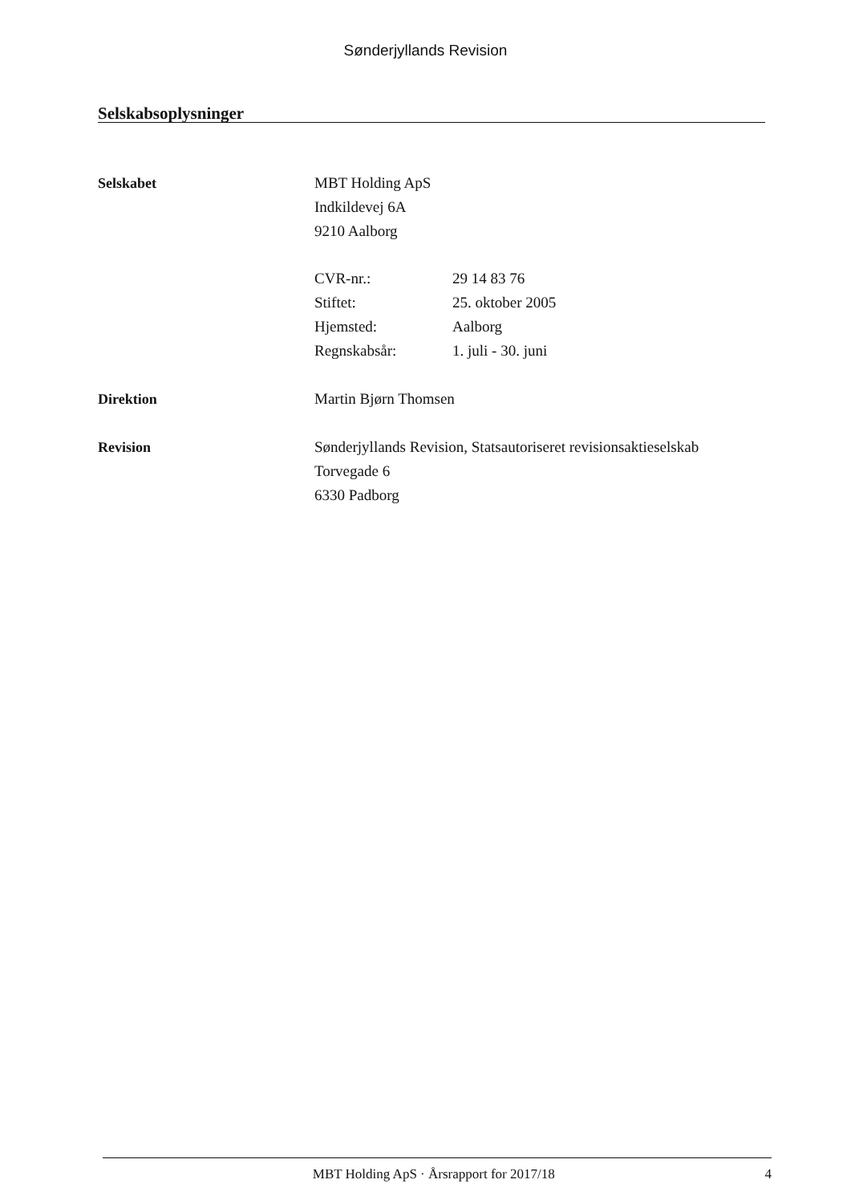Sønderjyllands Revision
Selskabsoplysninger
| Selskabet | MBT Holding ApS Indkildevej 6A 9210 Aalborg | |
| | CVR-nr.: | 29 14 83 76 |
| | Stiftet: | 25. oktober 2005 |
| | Hjemsted: | Aalborg |
| | Regnskabsår: | 1. juli - 30. juni |
| Direktion | Martin Bjørn Thomsen | |
| Revision | Sønderjyllands Revision, Statsautoriseret revisionsaktieselskab Torvegade 6 6330 Padborg | |
MBT Holding ApS · Årsrapport for 2017/18 4